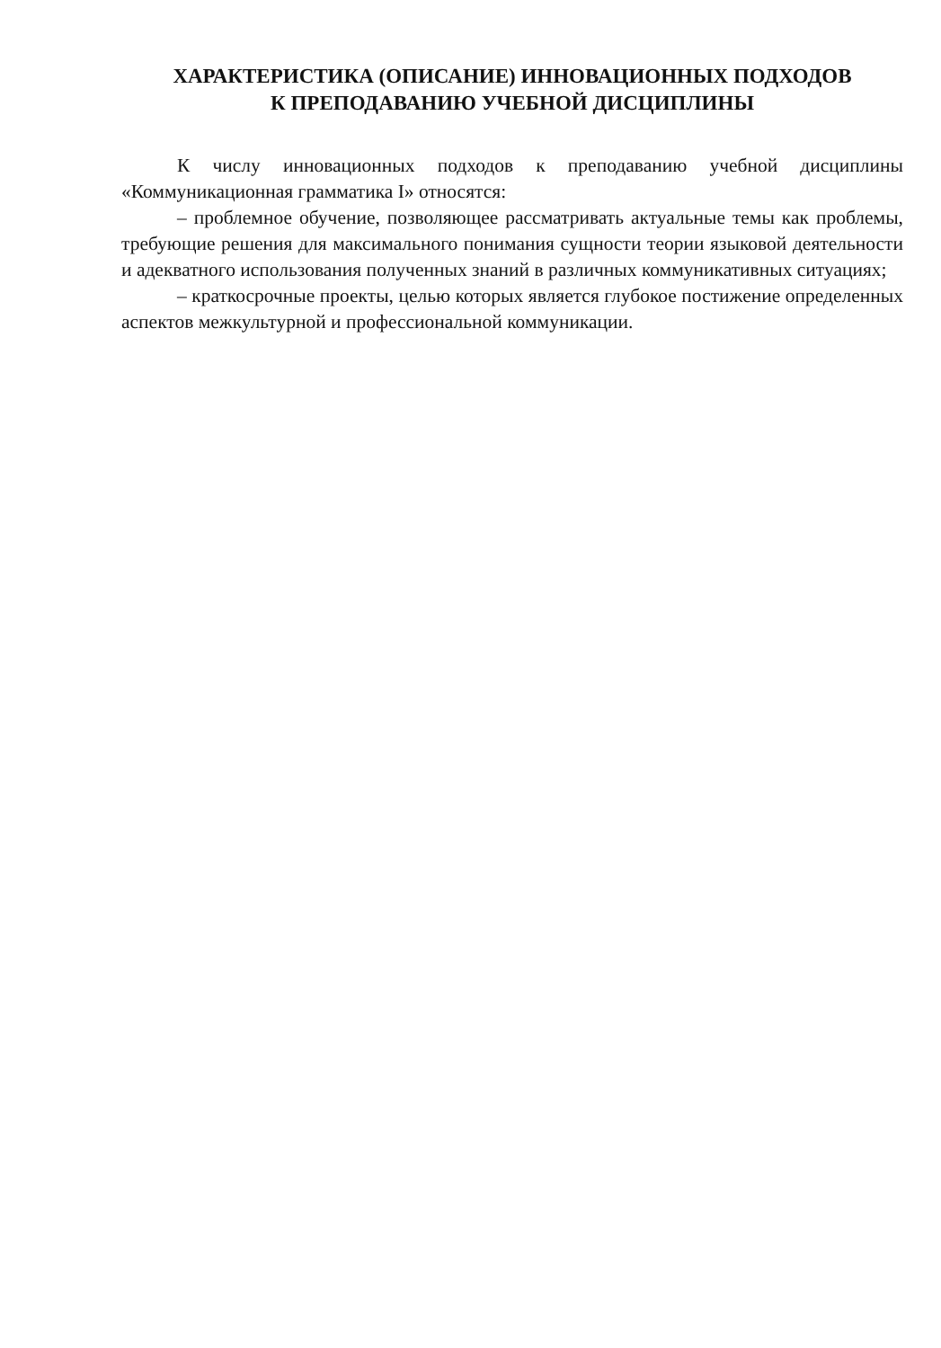ХАРАКТЕРИСТИКА (ОПИСАНИЕ) ИННОВАЦИОННЫХ ПОДХОДОВ
К ПРЕПОДАВАНИЮ УЧЕБНОЙ ДИСЦИПЛИНЫ
К числу инновационных подходов к преподаванию учебной дисциплины «Коммуникационная грамматика I» относятся:
– проблемное обучение, позволяющее рассматривать актуальные темы как проблемы, требующие решения для максимального понимания сущности теории языковой деятельности и адекватного использования полученных знаний в различных коммуникативных ситуациях;
– краткосрочные проекты, целью которых является глубокое постижение определенных аспектов межкультурной и профессиональной коммуникации.